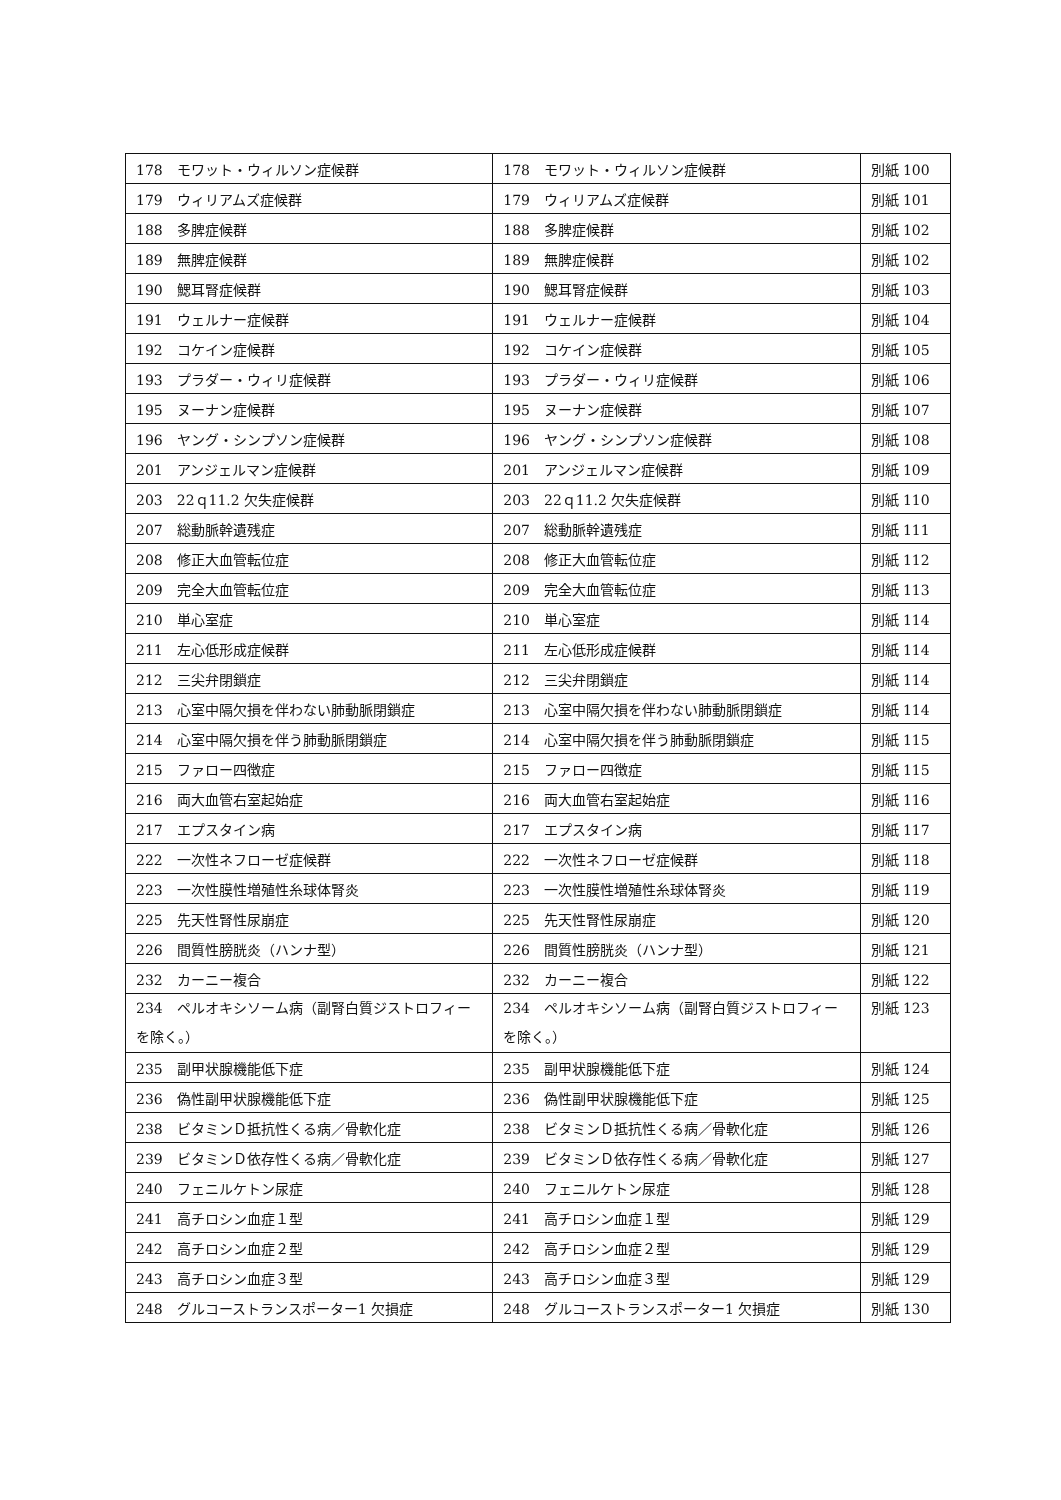| 178 モワット・ウィルソン症候群 | 178 モワット・ウィルソン症候群 | 別紙 100 |
| 179 ウィリアムズ症候群 | 179 ウィリアムズ症候群 | 別紙 101 |
| 188 多脾症候群 | 188 多脾症候群 | 別紙 102 |
| 189 無脾症候群 | 189 無脾症候群 | 別紙 102 |
| 190 鰓耳腎症候群 | 190 鰓耳腎症候群 | 別紙 103 |
| 191 ウェルナー症候群 | 191 ウェルナー症候群 | 別紙 104 |
| 192 コケイン症候群 | 192 コケイン症候群 | 別紙 105 |
| 193 プラダー・ウィリ症候群 | 193 プラダー・ウィリ症候群 | 別紙 106 |
| 195 ヌーナン症候群 | 195 ヌーナン症候群 | 別紙 107 |
| 196 ヤング・シンプソン症候群 | 196 ヤング・シンプソン症候群 | 別紙 108 |
| 201 アンジェルマン症候群 | 201 アンジェルマン症候群 | 別紙 109 |
| 203 22ｑ11.2 欠失症候群 | 203 22ｑ11.2 欠失症候群 | 別紙 110 |
| 207 総動脈幹遺残症 | 207 総動脈幹遺残症 | 別紙 111 |
| 208 修正大血管転位症 | 208 修正大血管転位症 | 別紙 112 |
| 209 完全大血管転位症 | 209 完全大血管転位症 | 別紙 113 |
| 210 単心室症 | 210 単心室症 | 別紙 114 |
| 211 左心低形成症候群 | 211 左心低形成症候群 | 別紙 114 |
| 212 三尖弁閉鎖症 | 212 三尖弁閉鎖症 | 別紙 114 |
| 213 心室中隔欠損を伴わない肺動脈閉鎖症 | 213 心室中隔欠損を伴わない肺動脈閉鎖症 | 別紙 114 |
| 214 心室中隔欠損を伴う肺動脈閉鎖症 | 214 心室中隔欠損を伴う肺動脈閉鎖症 | 別紙 115 |
| 215 ファロー四徴症 | 215 ファロー四徴症 | 別紙 115 |
| 216 両大血管右室起始症 | 216 両大血管右室起始症 | 別紙 116 |
| 217 エプスタイン病 | 217 エプスタイン病 | 別紙 117 |
| 222 一次性ネフローゼ症候群 | 222 一次性ネフローゼ症候群 | 別紙 118 |
| 223 一次性膜性増殖性糸球体腎炎 | 223 一次性膜性増殖性糸球体腎炎 | 別紙 119 |
| 225 先天性腎性尿崩症 | 225 先天性腎性尿崩症 | 別紙 120 |
| 226 間質性膀胱炎（ハンナ型） | 226 間質性膀胱炎（ハンナ型） | 別紙 121 |
| 232 カーニー複合 | 232 カーニー複合 | 別紙 122 |
| 234 ペルオキシソーム病（副腎白質ジストロフィーを除く。） | 234 ペルオキシソーム病（副腎白質ジストロフィーを除く。） | 別紙 123 |
| 235 副甲状腺機能低下症 | 235 副甲状腺機能低下症 | 別紙 124 |
| 236 偽性副甲状腺機能低下症 | 236 偽性副甲状腺機能低下症 | 別紙 125 |
| 238 ビタミンＤ抵抗性くる病／骨軟化症 | 238 ビタミンＤ抵抗性くる病／骨軟化症 | 別紙 126 |
| 239 ビタミンＤ依存性くる病／骨軟化症 | 239 ビタミンＤ依存性くる病／骨軟化症 | 別紙 127 |
| 240 フェニルケトン尿症 | 240 フェニルケトン尿症 | 別紙 128 |
| 241 高チロシン血症１型 | 241 高チロシン血症１型 | 別紙 129 |
| 242 高チロシン血症２型 | 242 高チロシン血症２型 | 別紙 129 |
| 243 高チロシン血症３型 | 243 高チロシン血症３型 | 別紙 129 |
| 248 グルコーストランスポーター1 欠損症 | 248 グルコーストランスポーター1 欠損症 | 別紙 130 |